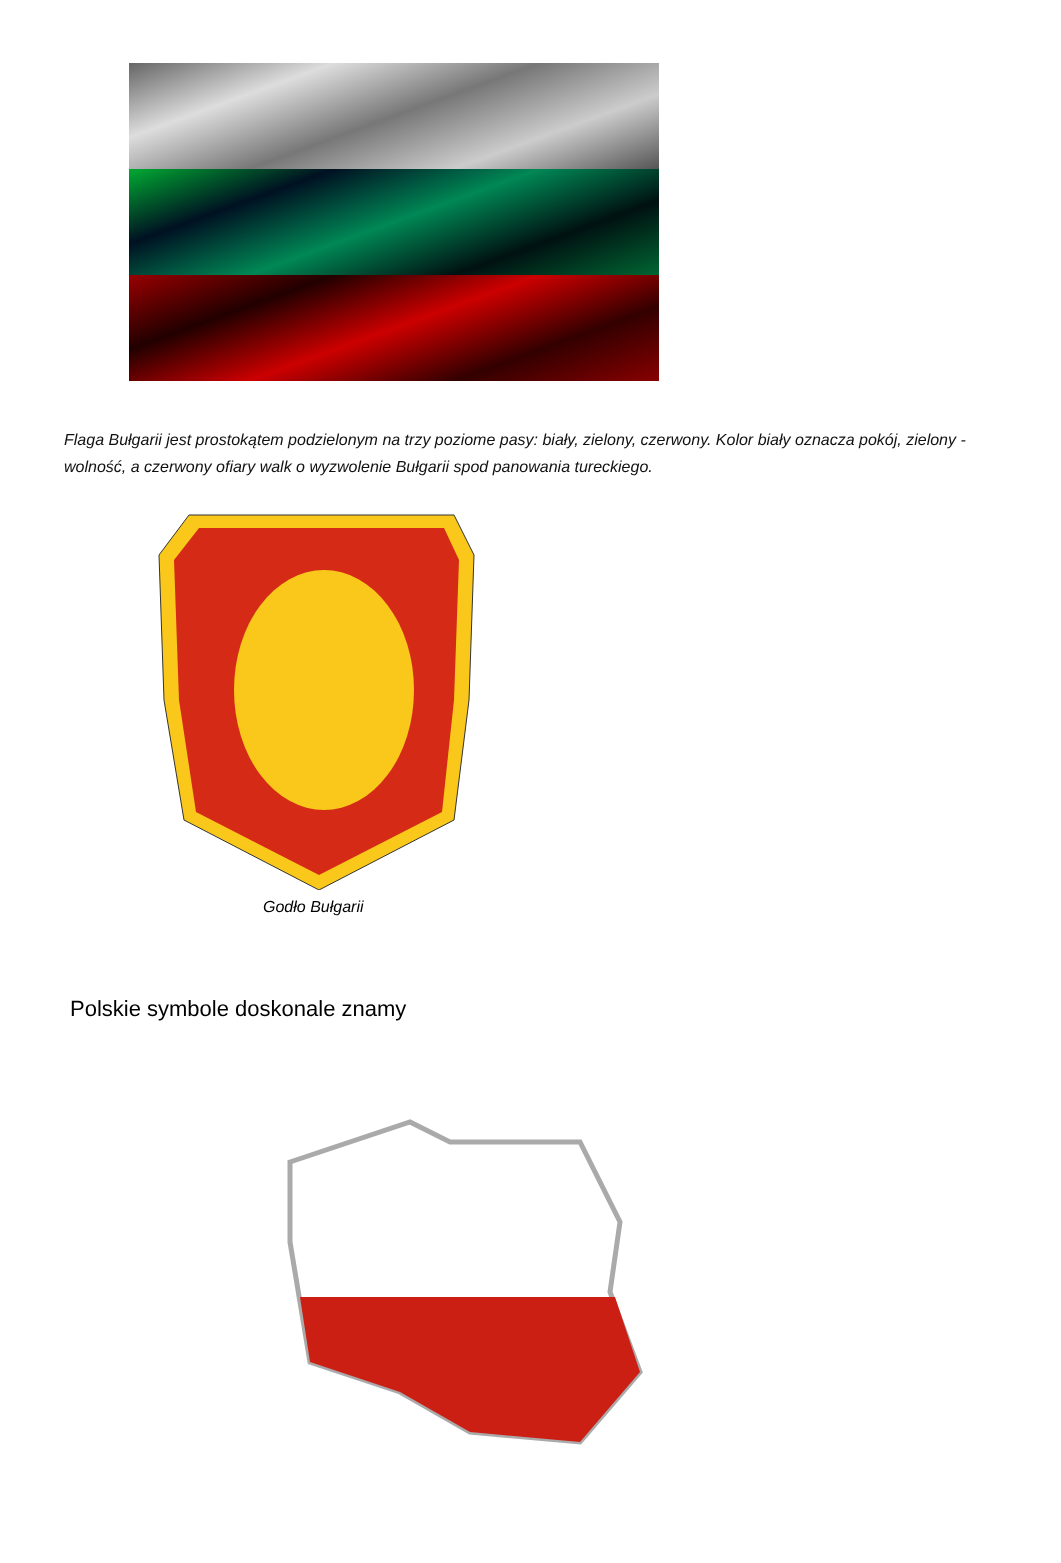Flaga Bułgarii jest prostokątem podzielonym na trzy poziome pasy: biały, zielony, czerwony. Kolor biały oznacza pokój, zielony - wolność, a czerwony ofiary walk o wyzwolenie Bułgarii spod panowania tureckiego.
Godło Bułgarii
Polskie symbole doskonale znamy